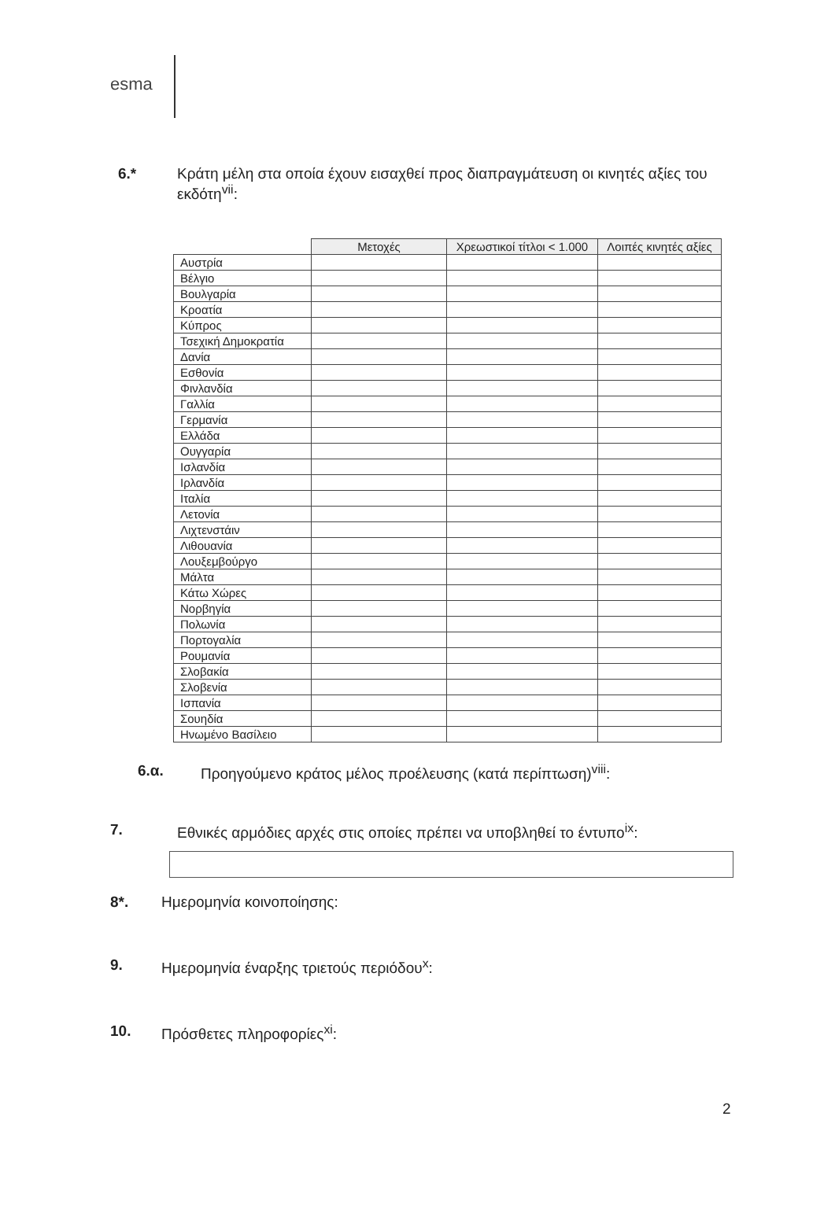esma
6.* Κράτη μέλη στα οποία έχουν εισαχθεί προς διαπραγμάτευση οι κινητές αξίες του εκδότη<sup>vii</sup>:
| | Μετοχές | Χρεωστικοί τίτλοι < 1.000 | Λοιπές κινητές αξίες |
| --- | --- | --- | --- |
| Αυστρία | | | |
| Βέλγιο | | | |
| Βουλγαρία | | | |
| Κροατία | | | |
| Κύπρος | | | |
| Τσεχική Δημοκρατία | | | |
| Δανία | | | |
| Εσθονία | | | |
| Φινλανδία | | | |
| Γαλλία | | | |
| Γερμανία | | | |
| Ελλάδα | | | |
| Ουγγαρία | | | |
| Ισλανδία | | | |
| Ιρλανδία | | | |
| Ιταλία | | | |
| Λετονία | | | |
| Λιχτενστάιν | | | |
| Λιθουανία | | | |
| Λουξεμβούργο | | | |
| Μάλτα | | | |
| Κάτω Χώρες | | | |
| Νορβηγία | | | |
| Πολωνία | | | |
| Πορτογαλία | | | |
| Ρουμανία | | | |
| Σλοβακία | | | |
| Σλοβενία | | | |
| Ισπανία | | | |
| Σουηδία | | | |
| Ηνωμένο Βασίλειο | | | |
6.α. Προηγούμενο κράτος μέλος προέλευσης (κατά περίπτωση)<sup>viii</sup>:
7. Εθνικές αρμόδιες αρχές στις οποίες πρέπει να υποβληθεί το έντυπο<sup>ix</sup>:
8*. Ημερομηνία κοινοποίησης:
9. Ημερομηνία έναρξης τριετούς περιόδου<sup>x</sup>:
10. Πρόσθετες πληροφορίες<sup>xi</sup>:
2